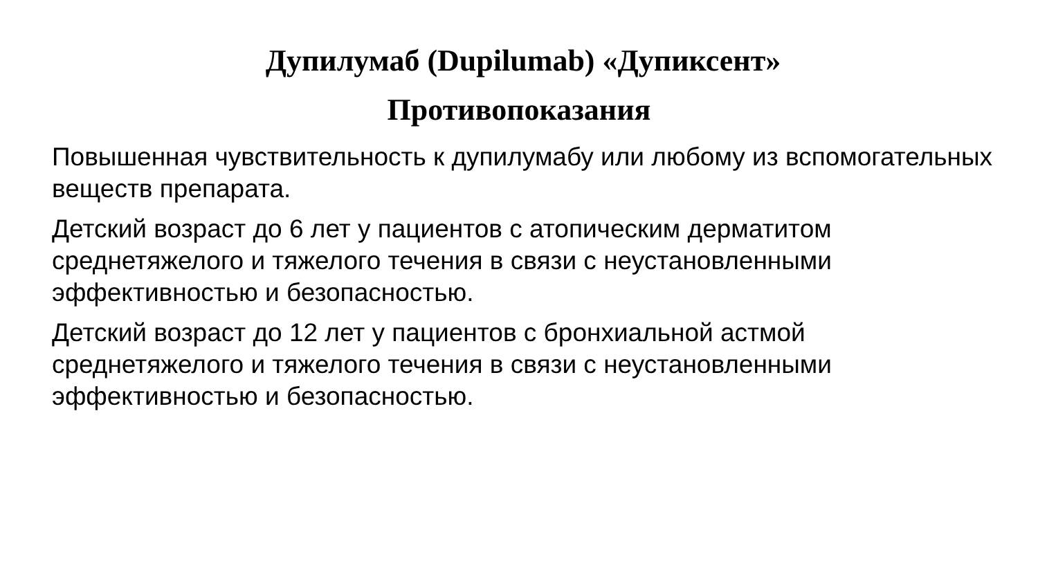Дупилумаб (Dupilumab) «Дупиксент»
Противопоказания
Повышенная чувствительность к дупилумабу или любому из вспомогательных веществ препарата.
Детский возраст до 6 лет у пациентов с атопическим дерматитом среднетяжелого и тяжелого течения в связи с неустановленными эффективностью и безопасностью.
Детский возраст до 12 лет у пациентов с бронхиальной астмой среднетяжелого и тяжелого течения в связи с неустановленными эффективностью и безопасностью.